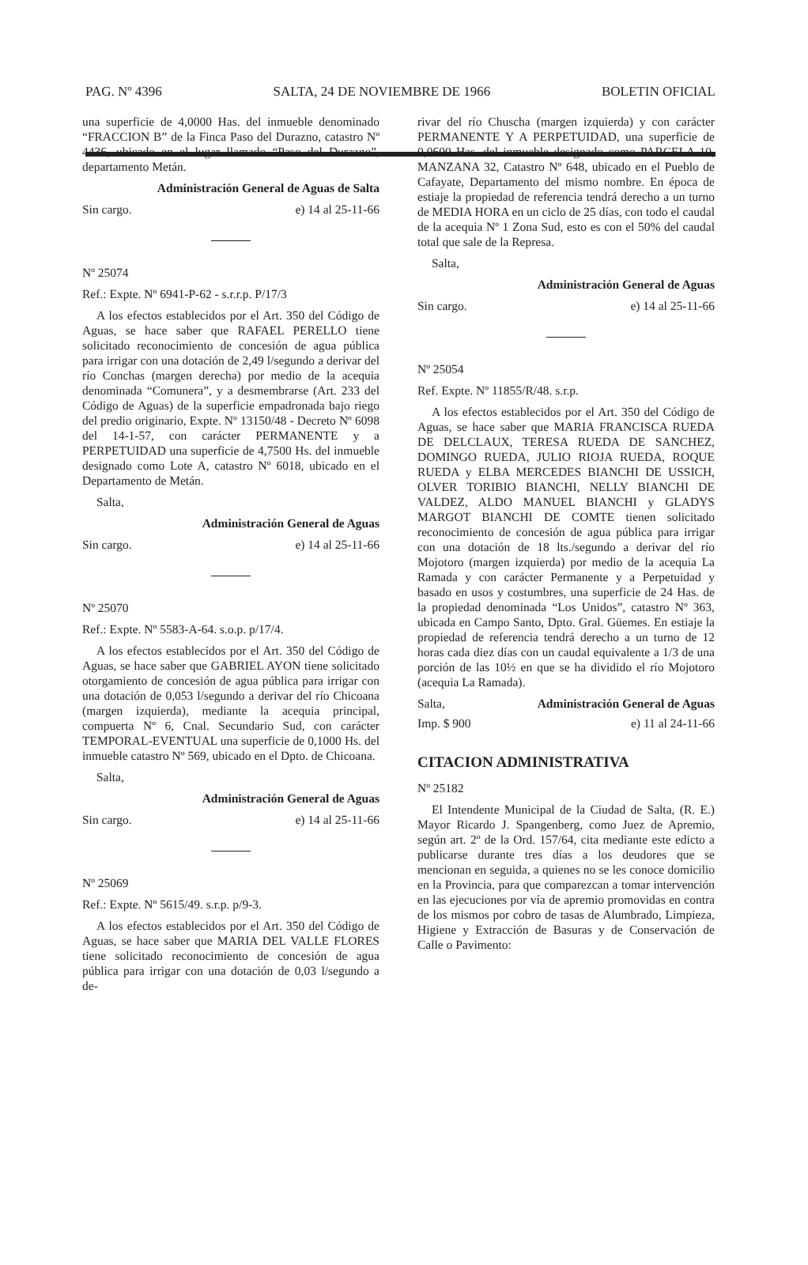PAG. Nº 4396 SALTA, 24 DE NOVIEMBRE DE 1966 BOLETIN OFICIAL
una superficie de 4,0000 Has. del inmueble denominado “FRACCION B” de la Finca Paso del Durazno, catastro Nº 4436, ubicado en el lugar llamado “Paso del Durazno”, departamento Metán.
Administración General de Aguas de Salta
Sin cargo. e) 14 al 25-11-66
Nº 25074
Ref.: Expte. Nº 6941-P-62 - s.r.r.p. P/17/3
A los efectos establecidos por el Art. 350 del Código de Aguas, se hace saber que RAFAEL PERELLO tiene solicitado reconocimiento de concesión de agua pública para irrigar con una dotación de 2,49 l/segundo a derivar del río Conchas (margen derecha) por medio de la acequia denominada “Comunera”, y a desmembrarse (Art. 233 del Código de Aguas) de la superficie empadronada bajo riego del predio originario, Expte. Nº 13150/48 - Decreto Nº 6098 del 14-1-57, con carácter PERMANENTE y a PERPETUIDAD una superficie de 4,7500 Hs. del inmueble designado como Lote A, catastro Nº 6018, ubicado en el Departamento de Metán.
Salta,
Administración General de Aguas
Sin cargo. e) 14 al 25-11-66
Nº 25070
Ref.: Expte. Nº 5583-A-64. s.o.p. p/17/4.
A los efectos establecidos por el Art. 350 del Código de Aguas, se hace saber que GABRIEL AYON tiene solicitado otorgamiento de concesión de agua pública para irrigar con una dotación de 0,053 l/segundo a derivar del río Chicoana (margen izquierda), mediante la acequia principal, compuerta Nº 6, Cnal. Secundario Sud, con carácter TEMPORAL-EVENTUAL una superficie de 0,1000 Hs. del inmueble catastro Nº 569, ubicado en el Dpto. de Chicoana.
Salta,
Administración General de Aguas
Sin cargo. e) 14 al 25-11-66
Nº 25069
Ref.: Expte. Nº 5615/49. s.r.p. p/9-3.
A los efectos establecidos por el Art. 350 del Código de Aguas, se hace saber que MARIA DEL VALLE FLORES tiene solicitado reconocimiento de concesión de agua pública para irrigar con una dotación de 0,03 l/segundo a de-
rivar del río Chuscha (margen izquierda) y con carácter PERMANENTE Y A PERPETUIDAD, una superficie de 0,0600 Has. del inmueble designado como PARCELA 10, MANZANA 32, Catastro Nº 648, ubicado en el Pueblo de Cafayate, Departamento del mismo nombre. En época de estiaje la propiedad de referencia tendrá derecho a un turno de MEDIA HORA en un ciclo de 25 días, con todo el caudal de la acequia Nº 1 Zona Sud, esto es con el 50% del caudal total que sale de la Represa.
Salta,
Administración General de Aguas
Sin cargo. e) 14 al 25-11-66
Nº 25054
Ref. Expte. Nº 11855/R/48. s.r.p.
A los efectos establecidos por el Art. 350 del Código de Aguas, se hace saber que MARIA FRANCISCA RUEDA DE DELCLAUX, TERESA RUEDA DE SANCHEZ, DOMINGO RUEDA, JULIO RIOJA RUEDA, ROQUE RUEDA y ELBA MERCEDES BIANCHI DE USSICH, OLVER TORIBIO BIANCHI, NELLY BIANCHI DE VALDEZ, ALDO MANUEL BIANCHI y GLADYS MARGOT BIANCHI DE COMTE tienen solicitado reconocimiento de concesión de agua pública para irrigar con una dotación de 18 lts./segundo a derivar del río Mojotoro (margen izquierda) por medio de la acequia La Ramada y con carácter Permanente y a Perpetuidad y basado en usos y costumbres, una superficie de 24 Has. de la propiedad denominada “Los Unidos”, catastro Nº 363, ubicada en Campo Santo, Dpto. Gral. Güemes. En estiaje la propiedad de referencia tendrá derecho a un turno de 12 horas cada diez días con un caudal equivalente a 1/3 de una porción de las 10½ en que se ha dividido el río Mojotoro (acequia La Ramada).
Salta, Administración General de Aguas
Imp. $ 900 e) 11 al 24-11-66
CITACION ADMINISTRATIVA
Nº 25182
El Intendente Municipal de la Ciudad de Salta, (R. E.) Mayor Ricardo J. Spangenberg, como Juez de Apremio, según art. 2º de la Ord. 157/64, cita mediante este edicto a publicarse durante tres días a los deudores que se mencionan en seguida, a quienes no se les conoce domicilio en la Provincia, para que comparezcan a tomar intervención en las ejecuciones por vía de apremio promovidas en contra de los mismos por cobro de tasas de Alumbrado, Limpieza, Higiene y Extracción de Basuras y de Conservación de Calle o Pavimento: